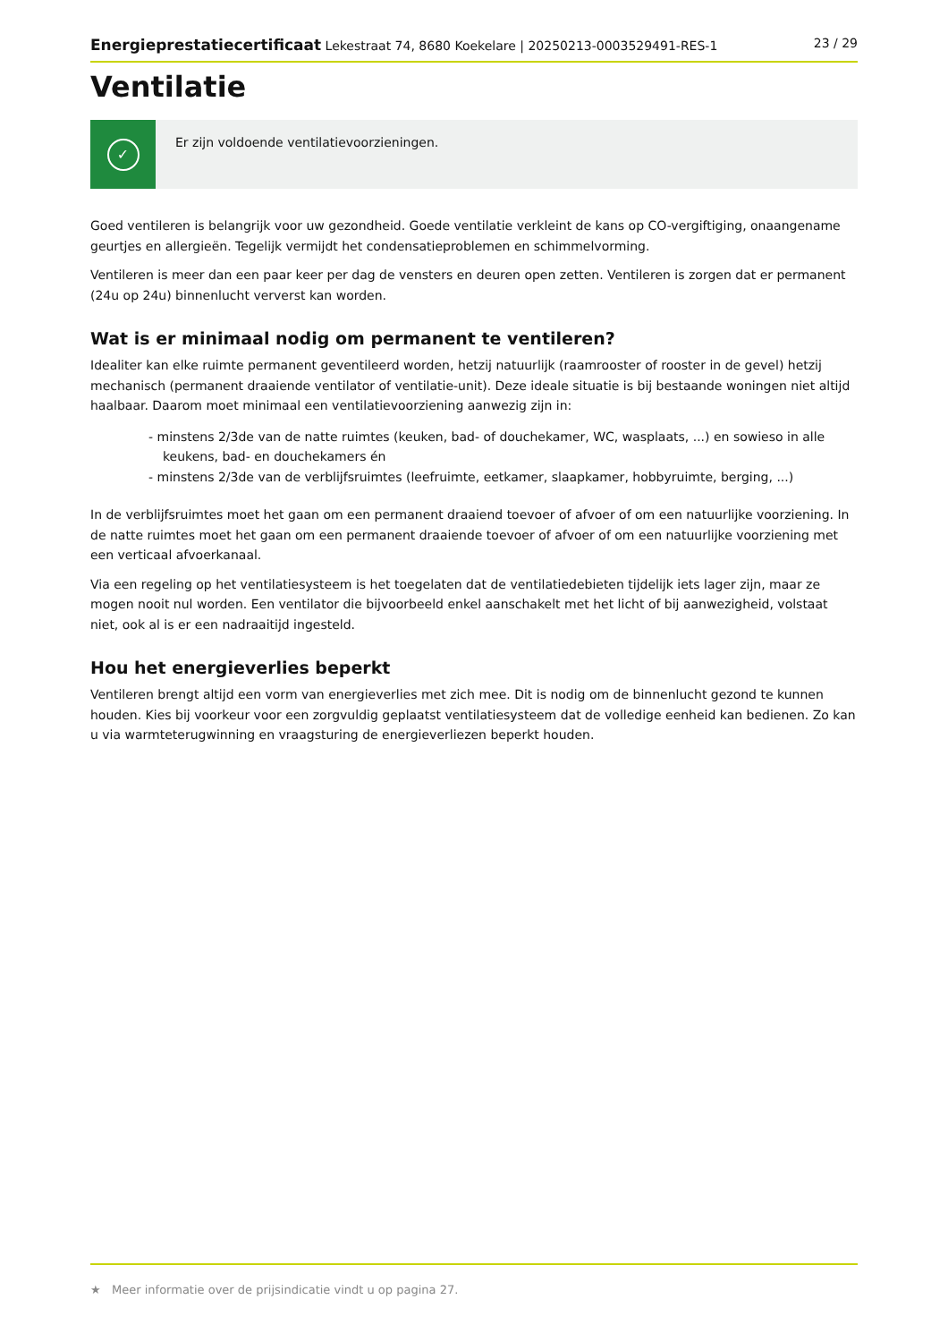Energieprestatiecertificaat Lekestraat 74, 8680 Koekelare | 20250213-0003529491-RES-1
23 / 29
Ventilatie
✓
Er zijn voldoende ventilatievoorzieningen.
Goed ventileren is belangrijk voor uw gezondheid. Goede ventilatie verkleint de kans op CO-vergiftiging, onaangename geurtjes en allergieën. Tegelijk vermijdt het condensatieproblemen en schimmelvorming.
Ventileren is meer dan een paar keer per dag de vensters en deuren open zetten. Ventileren is zorgen dat er permanent (24u op 24u) binnenlucht ververst kan worden.
Wat is er minimaal nodig om permanent te ventileren?
Idealiter kan elke ruimte permanent geventileerd worden, hetzij natuurlijk (raamrooster of rooster in de gevel) hetzij mechanisch (permanent draaiende ventilator of ventilatie-unit). Deze ideale situatie is bij bestaande woningen niet altijd haalbaar. Daarom moet minimaal een ventilatievoorziening aanwezig zijn in:
- minstens 2/3de van de natte ruimtes (keuken, bad- of douchekamer, WC, wasplaats, ...) en sowieso in alle keukens, bad- en douchekamers én
- minstens 2/3de van de verblijfsruimtes (leefruimte, eetkamer, slaapkamer, hobbyruimte, berging, ...)
In de verblijfsruimtes moet het gaan om een permanent draaiend toevoer of afvoer of om een natuurlijke voorziening. In de natte ruimtes moet het gaan om een permanent draaiende toevoer of afvoer of om een natuurlijke voorziening met een verticaal afvoerkanaal.
Via een regeling op het ventilatiesysteem is het toegelaten dat de ventilatiedebieten tijdelijk iets lager zijn, maar ze mogen nooit nul worden. Een ventilator die bijvoorbeeld enkel aanschakelt met het licht of bij aanwezigheid, volstaat niet, ook al is er een nadraaitijd ingesteld.
Hou het energieverlies beperkt
Ventileren brengt altijd een vorm van energieverlies met zich mee. Dit is nodig om de binnenlucht gezond te kunnen houden. Kies bij voorkeur voor een zorgvuldig geplaatst ventilatiesysteem dat de volledige eenheid kan bedienen. Zo kan u via warmteterugwinning en vraagsturing de energieverliezen beperkt houden.
★ Meer informatie over de prijsindicatie vindt u op pagina 27.